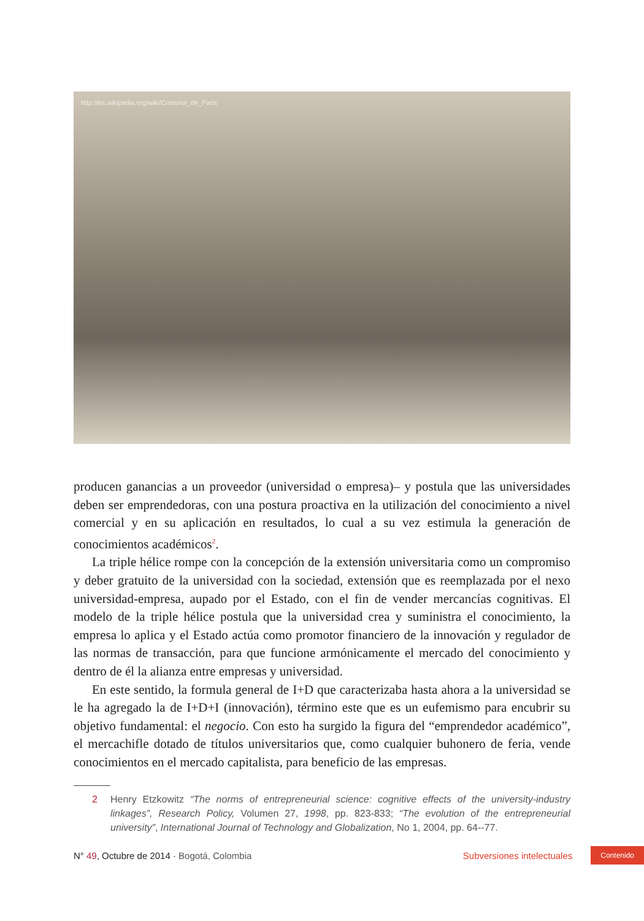http://es.wikipedia.org/wiki/Comuna_de_Paris
producen ganancias a un proveedor (universidad o empresa)– y postula que las universidades deben ser emprendedoras, con una postura proactiva en la utilización del conocimiento a nivel comercial y en su aplicación en resultados, lo cual a su vez estimula la generación de conocimientos académicos<sup>2</sup>.
La triple hélice rompe con la concepción de la extensión universitaria como un compromiso y deber gratuito de la universidad con la sociedad, extensión que es reemplazada por el nexo universidad-empresa, aupado por el Estado, con el fin de vender mercancías cognitivas. El modelo de la triple hélice postula que la universidad crea y suministra el conocimiento, la empresa lo aplica y el Estado actúa como promotor financiero de la innovación y regulador de las normas de transacción, para que funcione armónicamente el mercado del conocimiento y dentro de él la alianza entre empresas y universidad.
En este sentido, la formula general de I+D que caracterizaba hasta ahora a la universidad se le ha agregado la de I+D+I (innovación), término este que es un eufemismo para encubrir su objetivo fundamental: el negocio. Con esto ha surgido la figura del “emprendedor académico”, el mercachifle dotado de títulos universitarios que, como cualquier buhonero de feria, vende conocimientos en el mercado capitalista, para beneficio de las empresas.
2 Henry Etzkowitz “The norms of entrepreneurial science: cognitive effects of the university-industry linkages”, Research Policy, Volumen 27, 1998, pp. 823-833; “The evolution of the entrepreneurial university”, International Journal of Technology and Globalization, No 1, 2004, pp. 64--77.
N° 49, Octubre de 2014 · Bogotá, Colombia Subversiones intelectuales Contenido